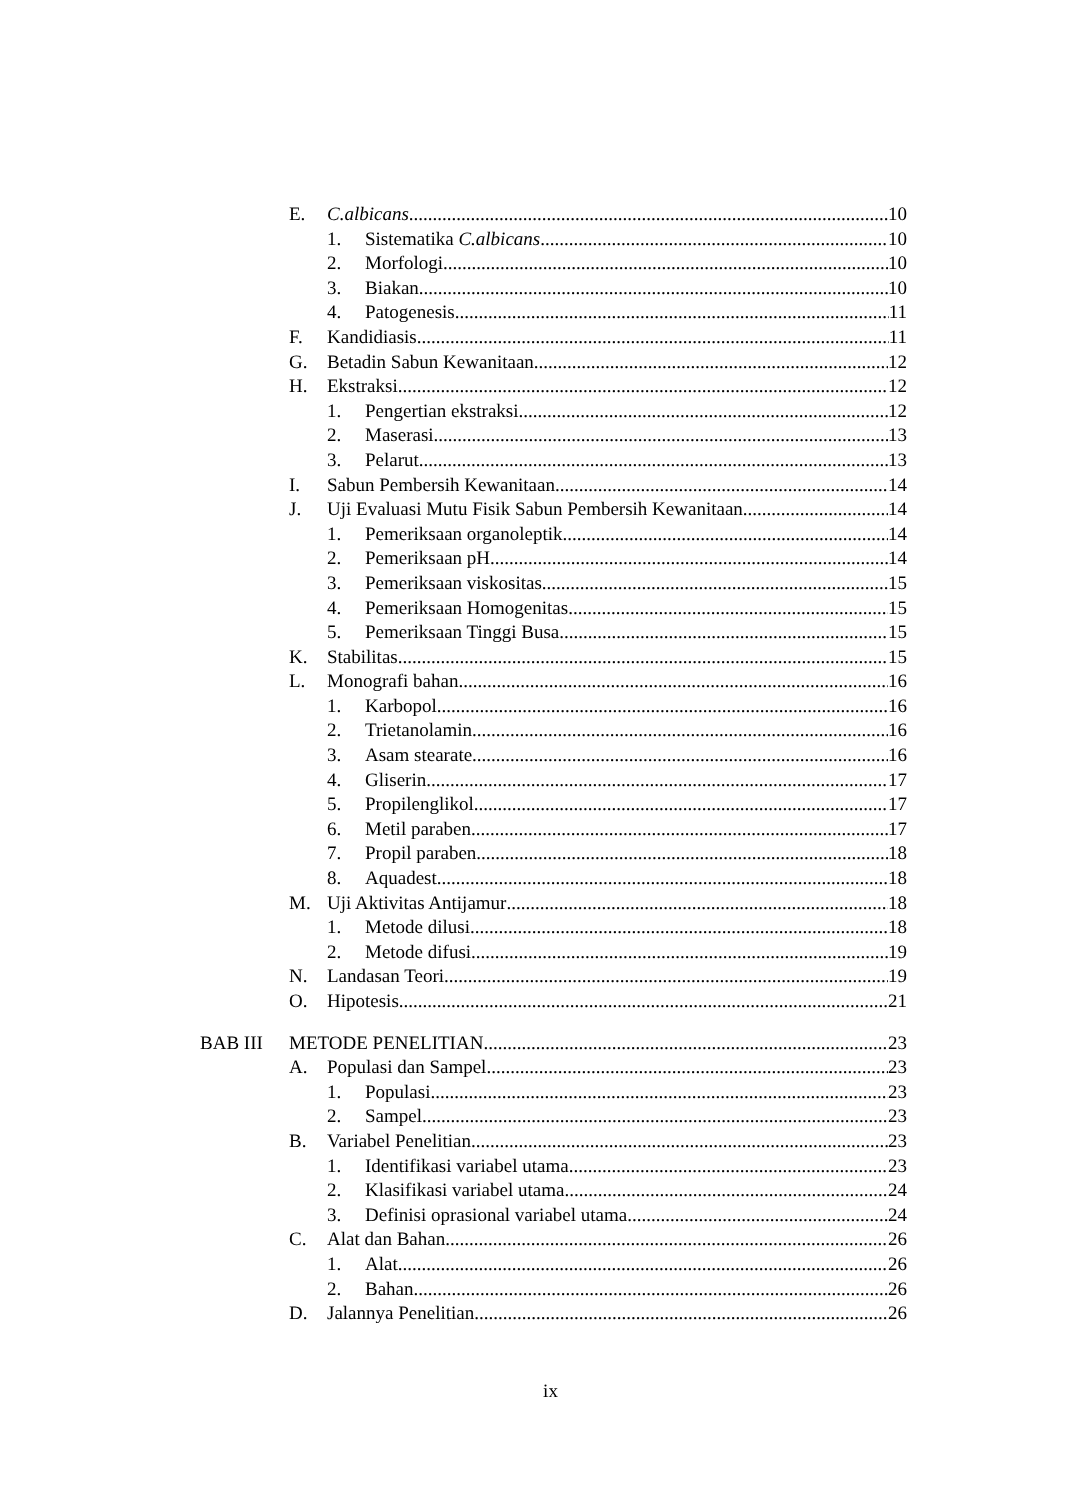E. C.albicans 10
1. Sistematika C.albicans 10
2. Morfologi 10
3. Biakan 10
4. Patogenesis 11
F. Kandidiasis 11
G. Betadin Sabun Kewanitaan 12
H. Ekstraksi 12
1. Pengertian ekstraksi 12
2. Maserasi 13
3. Pelarut 13
I. Sabun Pembersih Kewanitaan 14
J. Uji Evaluasi Mutu Fisik Sabun Pembersih Kewanitaan 14
1. Pemeriksaan organoleptik 14
2. Pemeriksaan pH 14
3. Pemeriksaan viskositas 15
4. Pemeriksaan Homogenitas 15
5. Pemeriksaan Tinggi Busa 15
K. Stabilitas 15
L. Monografi bahan 16
1. Karbopol 16
2. Trietanolamin 16
3. Asam stearate 16
4. Gliserin 17
5. Propilenglikol 17
6. Metil paraben 17
7. Propil paraben 18
8. Aquadest 18
M. Uji Aktivitas Antijamur 18
1. Metode dilusi 18
2. Metode difusi 19
N. Landasan Teori 19
O. Hipotesis 21
BAB III METODE PENELITIAN 23
A. Populasi dan Sampel 23
1. Populasi 23
2. Sampel 23
B. Variabel Penelitian 23
1. Identifikasi variabel utama 23
2. Klasifikasi variabel utama 24
3. Definisi oprasional variabel utama 24
C. Alat dan Bahan 26
1. Alat 26
2. Bahan 26
D. Jalannya Penelitian 26
ix